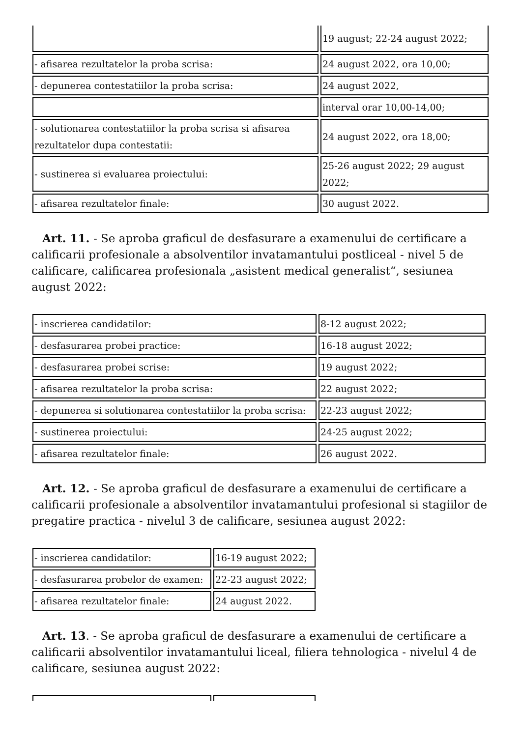| | 19 august; 22-24 august 2022; |
| - afisarea rezultatelor la proba scrisa: | 24 august 2022, ora 10,00; |
| - depunerea contestatiilor la proba scrisa: | 24 august 2022, |
| | interval orar 10,00-14,00; |
| - solutionarea contestatiilor la proba scrisa si afisarea rezultatelor dupa contestatii: | 24 august 2022, ora 18,00; |
| - sustinerea si evaluarea proiectului: | 25-26 august 2022; 29 august 2022; |
| - afisarea rezultatelor finale: | 30 august 2022. |
Art. 11. - Se aproba graficul de desfasurare a examenului de certificare a calificarii profesionale a absolventilor invatamantului postliceal - nivel 5 de calificare, calificarea profesionala „asistent medical generalist“, sesiunea august 2022:
| - inscrierea candidatilor: | 8-12 august 2022; |
| - desfasurarea probei practice: | 16-18 august 2022; |
| - desfasurarea probei scrise: | 19 august 2022; |
| - afisarea rezultatelor la proba scrisa: | 22 august 2022; |
| - depunerea si solutionarea contestatiilor la proba scrisa: | 22-23 august 2022; |
| - sustinerea proiectului: | 24-25 august 2022; |
| - afisarea rezultatelor finale: | 26 august 2022. |
Art. 12. - Se aproba graficul de desfasurare a examenului de certificare a calificarii profesionale a absolventilor invatamantului profesional si stagiilor de pregatire practica - nivelul 3 de calificare, sesiunea august 2022:
| - inscrierea candidatilor: | 16-19 august 2022; |
| - desfasurarea probelor de examen: | 22-23 august 2022; |
| - afisarea rezultatelor finale: | 24 august 2022. |
Art. 13. - Se aproba graficul de desfasurare a examenului de certificare a calificarii absolventilor invatamantului liceal, filiera tehnologica - nivelul 4 de calificare, sesiunea august 2022: